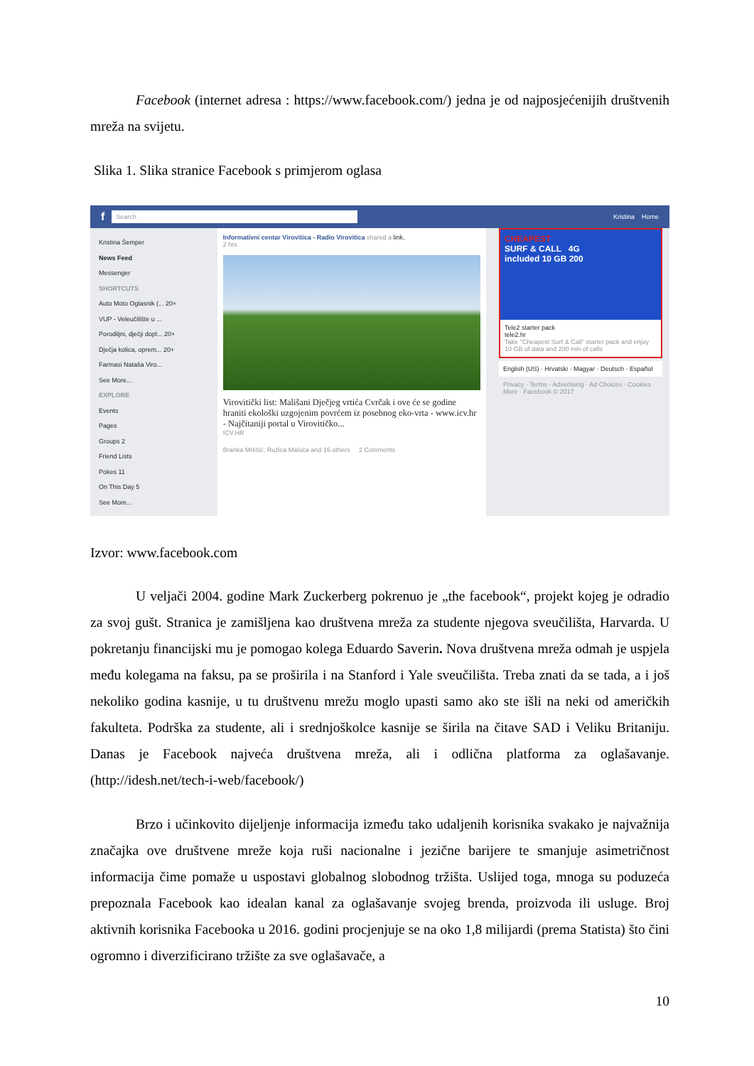Facebook (internet adresa : https://www.facebook.com/) jedna je od najposjećenijih društvenih mreža na svijetu.
Slika 1. Slika stranice Facebook s primjerom oglasa
f
Search
Kristina Home
Kristina Šemper
News Feed
Messenger
SHORTCUTS
Auto Moto Oglasnik (... 20+
VUP - Veleučilište u ...
Porodiljni, dječji dopl... 20+
Dječja kolica, oprem... 20+
Farmasi Nataša Viro...
See More...
EXPLORE
Events
Pages
Groups 2
Friend Lists
Pokes 11
On This Day 5
See More...
Informativni centar Virovitica - Radio Virovitica shared a link.
2 hrs
Virovitički list: Mališani Dječjeg vrtića Cvrčak i ove će se godine hraniti ekološki uzgojenim povrćem iz posebnog eko-vrta - www.icv.hr - Najčitaniji portal u Virovitičko...
ICV.HR
Branka Mrkšić, Ružica Maloča and 16 others 2 Comments
CHEAPEST
SURF & CALL 4G
included 10 GB 200
Tele2 starter pack
tele2.hr
Take "Cheapest Surf & Call" starter pack and enjoy 10 GB of data and 200 min of calls
English (US) · Hrvatski · Magyar · Deutsch · Español
Privacy · Terms · Advertising · Ad Choices · Cookies · More · Facebook © 2017
Izvor: www.facebook.com
U veljači 2004. godine Mark Zuckerberg pokrenuo je „the facebook“, projekt kojeg je odradio za svoj gušt. Stranica je zamišljena kao društvena mreža za studente njegova sveučilišta, Harvarda. U pokretanju financijski mu je pomogao kolega Eduardo Saverin. Nova društvena mreža odmah je uspjela među kolegama na faksu, pa se proširila i na Stanford i Yale sveučilišta. Treba znati da se tada, a i još nekoliko godina kasnije, u tu društvenu mrežu moglo upasti samo ako ste išli na neki od američkih fakulteta. Podrška za studente, ali i srednjoškolce kasnije se širila na čitave SAD i Veliku Britaniju. Danas je Facebook najveća društvena mreža, ali i odlična platforma za oglašavanje. (http://idesh.net/tech-i-web/facebook/)
Brzo i učinkovito dijeljenje informacija između tako udaljenih korisnika svakako je najvažnija značajka ove društvene mreže koja ruši nacionalne i jezične barijere te smanjuje asimetričnost informacija čime pomaže u uspostavi globalnog slobodnog tržišta. Uslijed toga, mnoga su poduzeća prepoznala Facebook kao idealan kanal za oglašavanje svojeg brenda, proizvoda ili usluge. Broj aktivnih korisnika Facebooka u 2016. godini procjenjuje se na oko 1,8 milijardi (prema Statista) što čini ogromno i diverzificirano tržište za sve oglašavače, a
10